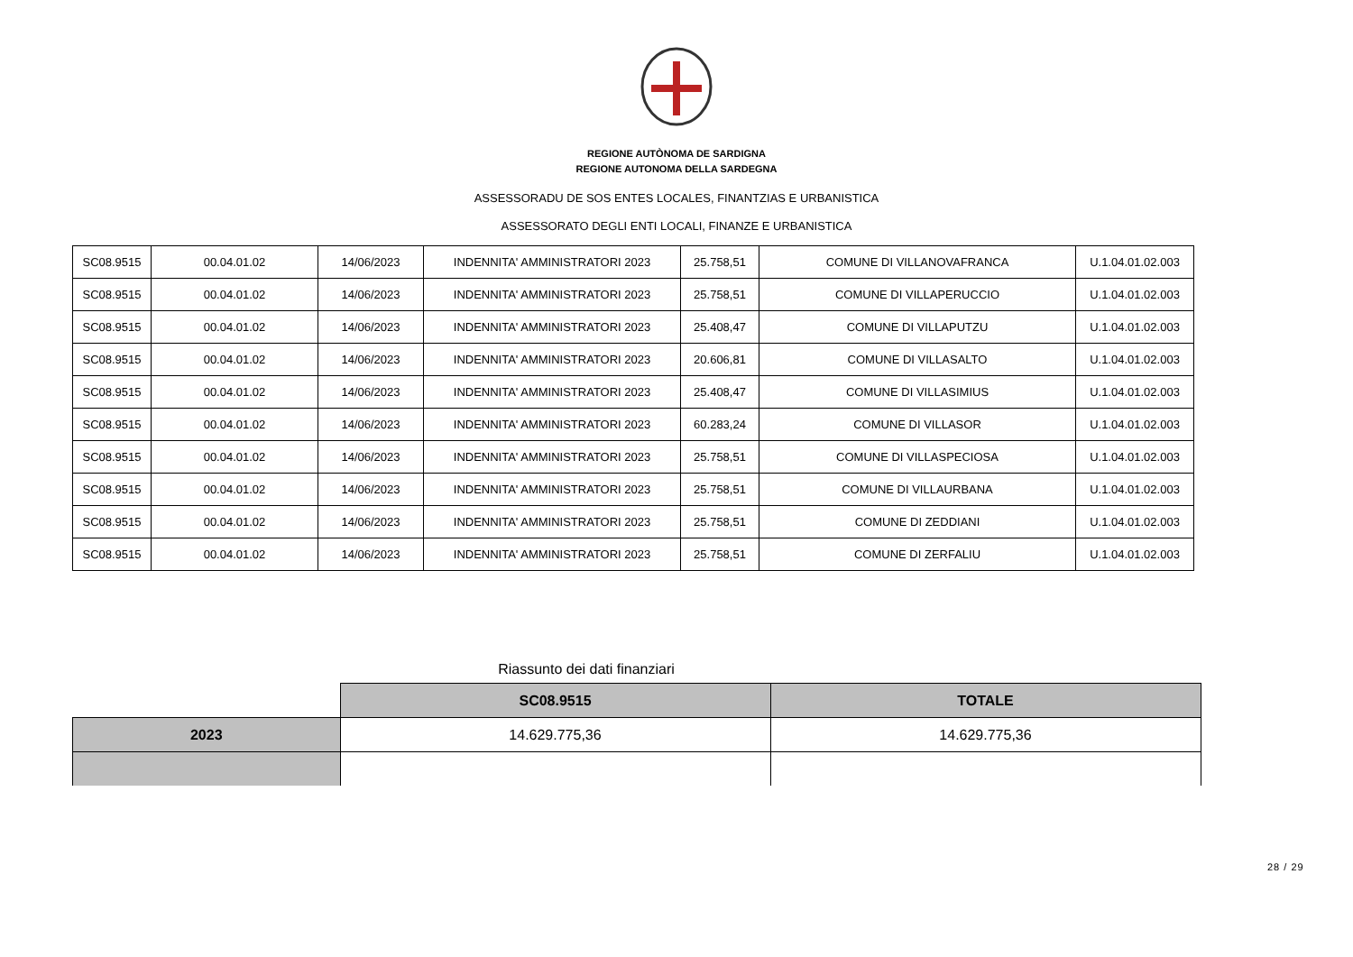REGIONE AUTÒNOMA DE SARDIGNA
REGIONE AUTONOMA DELLA SARDEGNA
ASSESSORADU DE SOS ENTES LOCALES, FINANTZIAS E URBANISTICA
ASSESSORATO DEGLI ENTI LOCALI, FINANZE E URBANISTICA
| SC08.9515 | 00.04.01.02 | 14/06/2023 | INDENNITA' AMMINISTRATORI 2023 | 25.758,51 | COMUNE DI VILLANOVAFRANCA | U.1.04.01.02.003 |
| SC08.9515 | 00.04.01.02 | 14/06/2023 | INDENNITA' AMMINISTRATORI 2023 | 25.758,51 | COMUNE DI VILLAPERUCCIO | U.1.04.01.02.003 |
| SC08.9515 | 00.04.01.02 | 14/06/2023 | INDENNITA' AMMINISTRATORI 2023 | 25.408,47 | COMUNE DI VILLAPUTZU | U.1.04.01.02.003 |
| SC08.9515 | 00.04.01.02 | 14/06/2023 | INDENNITA' AMMINISTRATORI 2023 | 20.606,81 | COMUNE DI VILLASALTO | U.1.04.01.02.003 |
| SC08.9515 | 00.04.01.02 | 14/06/2023 | INDENNITA' AMMINISTRATORI 2023 | 25.408,47 | COMUNE DI VILLASIMIUS | U.1.04.01.02.003 |
| SC08.9515 | 00.04.01.02 | 14/06/2023 | INDENNITA' AMMINISTRATORI 2023 | 60.283,24 | COMUNE DI VILLASOR | U.1.04.01.02.003 |
| SC08.9515 | 00.04.01.02 | 14/06/2023 | INDENNITA' AMMINISTRATORI 2023 | 25.758,51 | COMUNE DI VILLASPECIOSA | U.1.04.01.02.003 |
| SC08.9515 | 00.04.01.02 | 14/06/2023 | INDENNITA' AMMINISTRATORI 2023 | 25.758,51 | COMUNE DI VILLAURBANA | U.1.04.01.02.003 |
| SC08.9515 | 00.04.01.02 | 14/06/2023 | INDENNITA' AMMINISTRATORI 2023 | 25.758,51 | COMUNE DI ZEDDIANI | U.1.04.01.02.003 |
| SC08.9515 | 00.04.01.02 | 14/06/2023 | INDENNITA' AMMINISTRATORI 2023 | 25.758,51 | COMUNE DI ZERFALIU | U.1.04.01.02.003 |
Riassunto dei dati finanziari
| | SC08.9515 | TOTALE |
| 2023 | 14.629.775,36 | 14.629.775,36 |
28 / 29